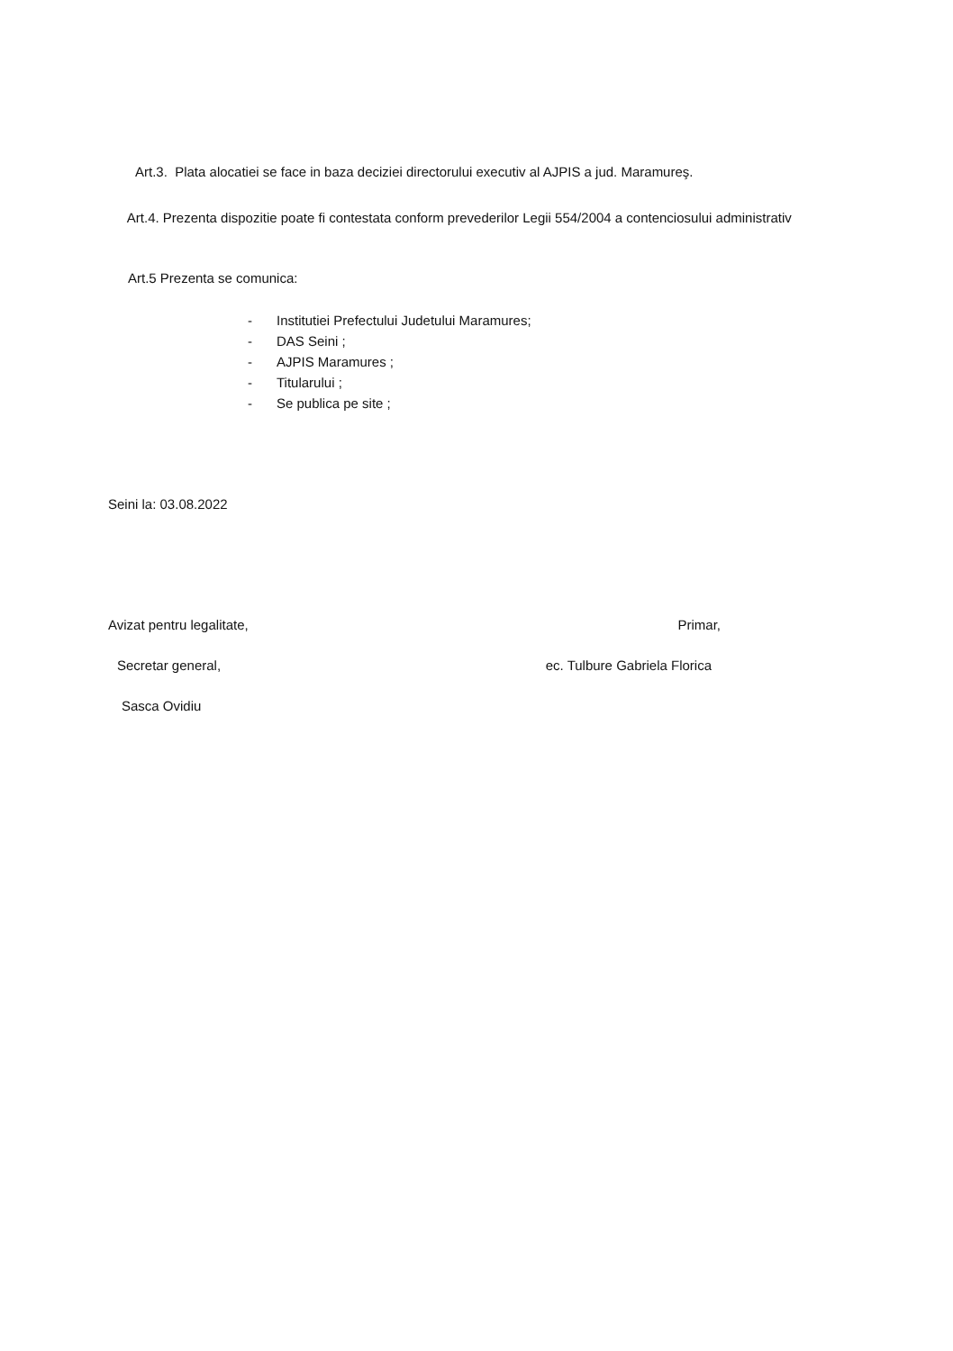Art.3. Plata alocatiei se face in baza deciziei directorului executiv al AJPIS a jud. Maramureş.
Art.4. Prezenta dispozitie poate fi contestata conform prevederilor Legii 554/2004 a contenciosului administrativ
Art.5 Prezenta se comunica:
- Institutiei Prefectului Judetului Maramures;
- DAS Seini ;
- AJPIS Maramures ;
- Titularului ;
- Se publica pe site ;
Seini la: 03.08.2022
Avizat pentru legalitate, Primar,
Secretar general, ec. Tulbure Gabriela Florica
Sasca Ovidiu